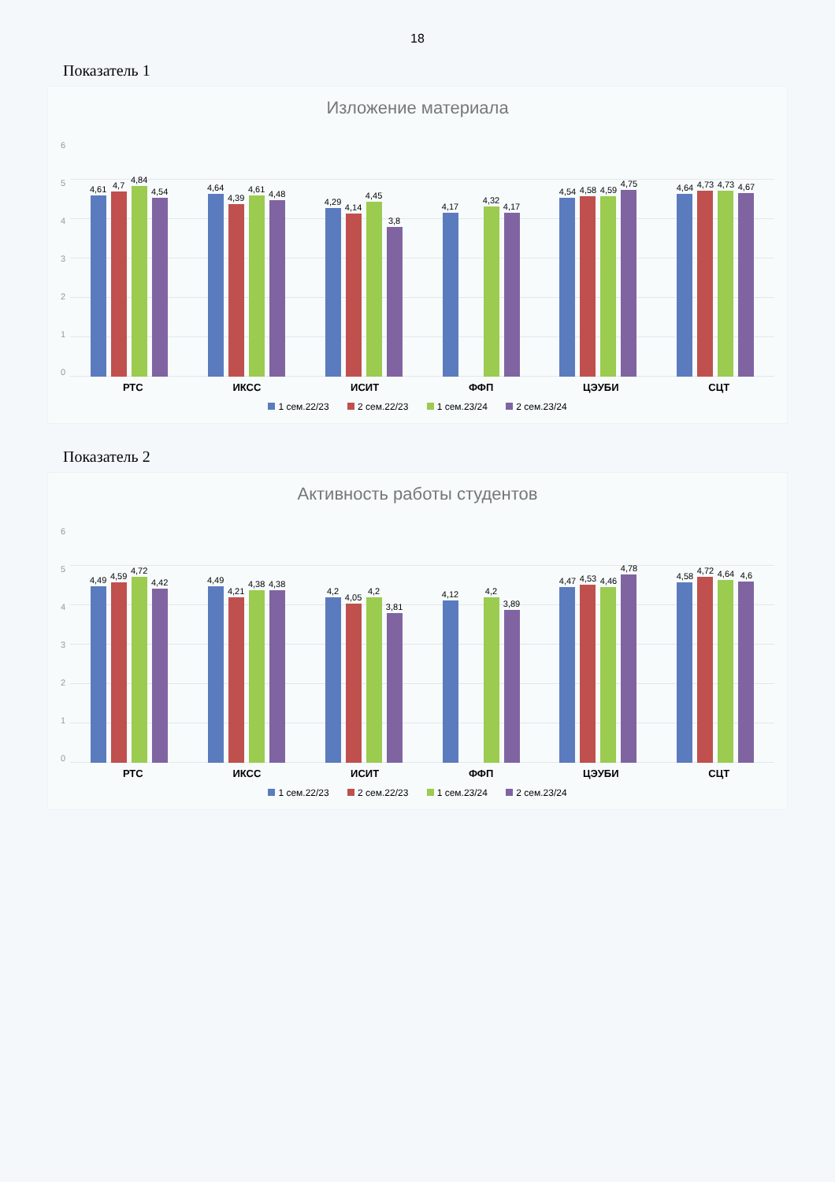18
Показатель 1
Изложение материала
6543210
4,61
4,7
4,84
4,54
4,64
4,39
4,61
4,48
4,29
4,14
4,45
3,8
4,17
4,32
4,17
4,54
4,58
4,59
4,75
4,64
4,73
4,73
4,67
РТС ИКСС ИСИТ ФФП ЦЭУБИ СЦТ
1 сем.22/23 2 сем.22/23 1 сем.23/24 2 сем.23/24
Показатель 2
Активность работы студентов
6543210
4,49
4,59
4,72
4,42
4,49
4,21
4,38
4,38
4,2
4,05
4,2
3,81
4,12
4,2
3,89
4,47
4,53
4,46
4,78
4,58
4,72
4,64
4,6
РТС ИКСС ИСИТ ФФП ЦЭУБИ СЦТ
1 сем.22/23 2 сем.22/23 1 сем.23/24 2 сем.23/24